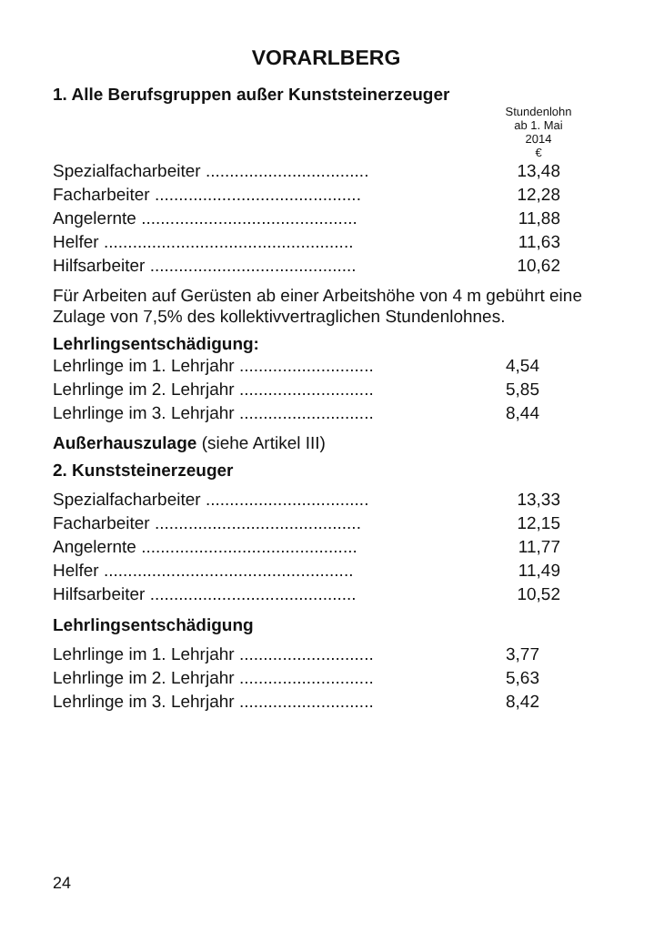VORARLBERG
1. Alle Berufsgruppen außer Kunststeinerzeuger
| | Stundenlohn ab 1. Mai 2014 € |
| Spezialfacharbeiter .................................. | 13,48 |
| Facharbeiter ........................................... | 12,28 |
| Angelernte ............................................. | 11,88 |
| Helfer .................................................... | 11,63 |
| Hilfsarbeiter ........................................... | 10,62 |
Für Arbeiten auf Gerüsten ab einer Arbeitshöhe von 4 m gebührt eine Zulage von 7,5% des kollektivvertraglichen Stundenlohnes.
Lehrlingsentschädigung:
| Lehrlinge im 1. Lehrjahr ............................ | 4,54 |
| Lehrlinge im 2. Lehrjahr ............................ | 5,85 |
| Lehrlinge im 3. Lehrjahr ............................ | 8,44 |
Außerhauszulage (siehe Artikel III)
2. Kunststeinerzeuger
| Spezialfacharbeiter .................................. | 13,33 |
| Facharbeiter ........................................... | 12,15 |
| Angelernte ............................................. | 11,77 |
| Helfer .................................................... | 11,49 |
| Hilfsarbeiter ........................................... | 10,52 |
Lehrlingsentschädigung
| Lehrlinge im 1. Lehrjahr ............................ | 3,77 |
| Lehrlinge im 2. Lehrjahr ............................ | 5,63 |
| Lehrlinge im 3. Lehrjahr ............................ | 8,42 |
24